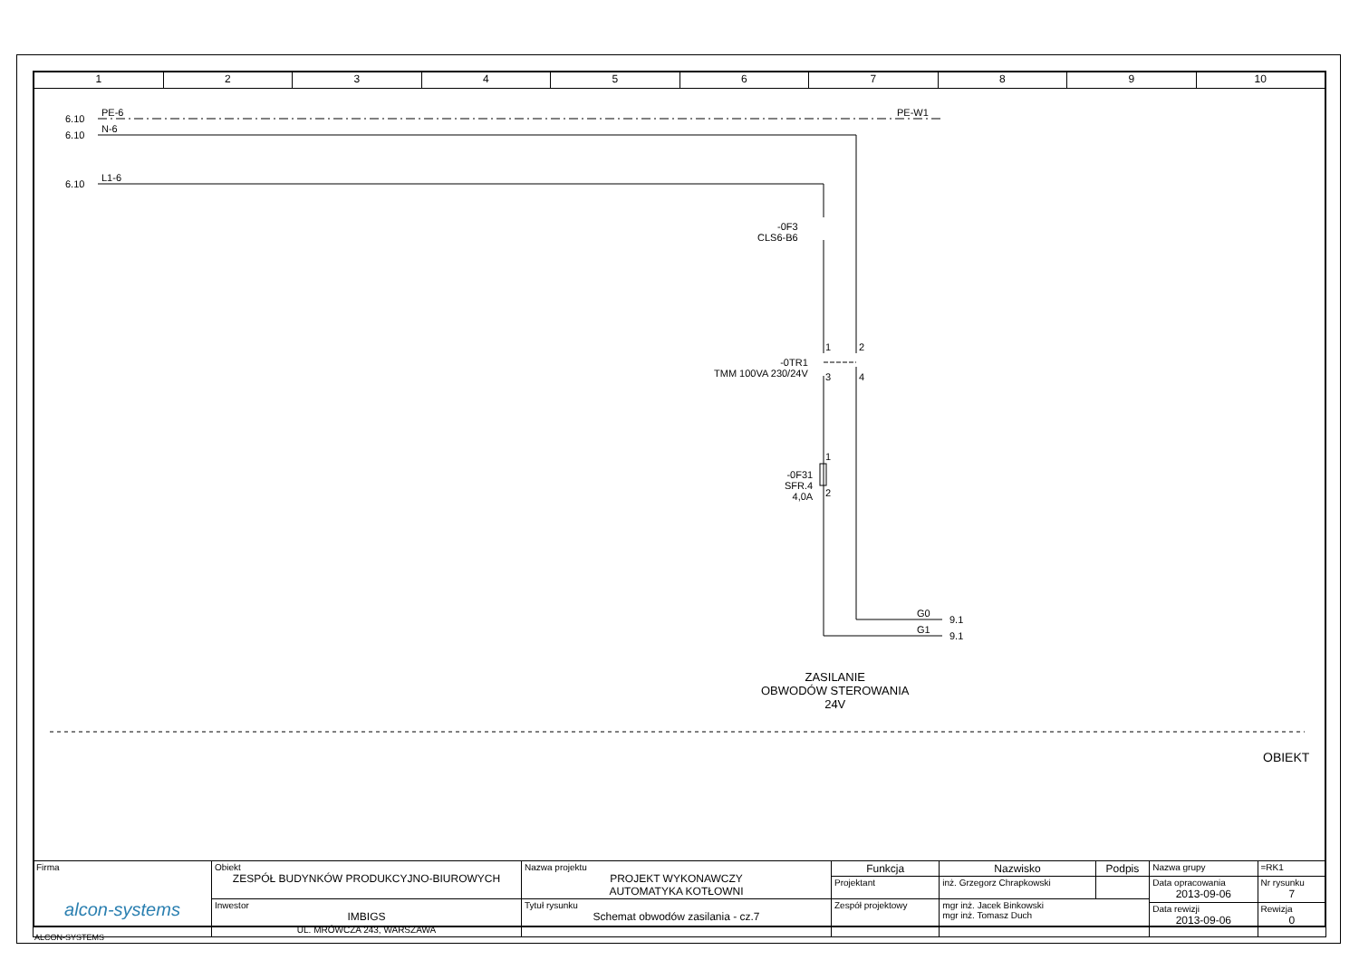1 2 3 4 5 6 7 8 9 10
6.10
PE-6
6.10
N-6
6.10
L1-6
PE-W1
-0F3
CLS6-B6
1 2
-0TR1
TMM 100VA 230/24V
3 4
1
2
-0F31
SFR.4
4,0A
G0
9.1
G1
9.1
ZASILANIE
OBWODÓW STEROWANIA
24V
OBIEKT
| Firma alcon-systems | Obiekt ZESPÓŁ BUDYNKÓW PRODUKCYJNO-BIUROWYCH | Nazwa projektu PROJEKT WYKONAWCZY AUTOMATYKA KOTŁOWNI | Funkcja | Nazwisko | Podpis | Nazwa grupy | =RK1 |
| | | | Projektant | inż. Grzegorz Chrapkowski | | Data opracowania 2013-09-06 | Nr rysunku 7 |
| | Inwestor IMBIGS UL. MRÓWCZA 243, WARSZAWA | Tytuł rysunku Schemat obwodów zasilania - cz.7 | Zespół projektowy | mgr inż. Jacek Binkowski mgr inż. Tomasz Duch | | | |
| | | | | | | Data rewizji 2013-09-06 | Rewizja 0 |
ALCON-SYSTEMS